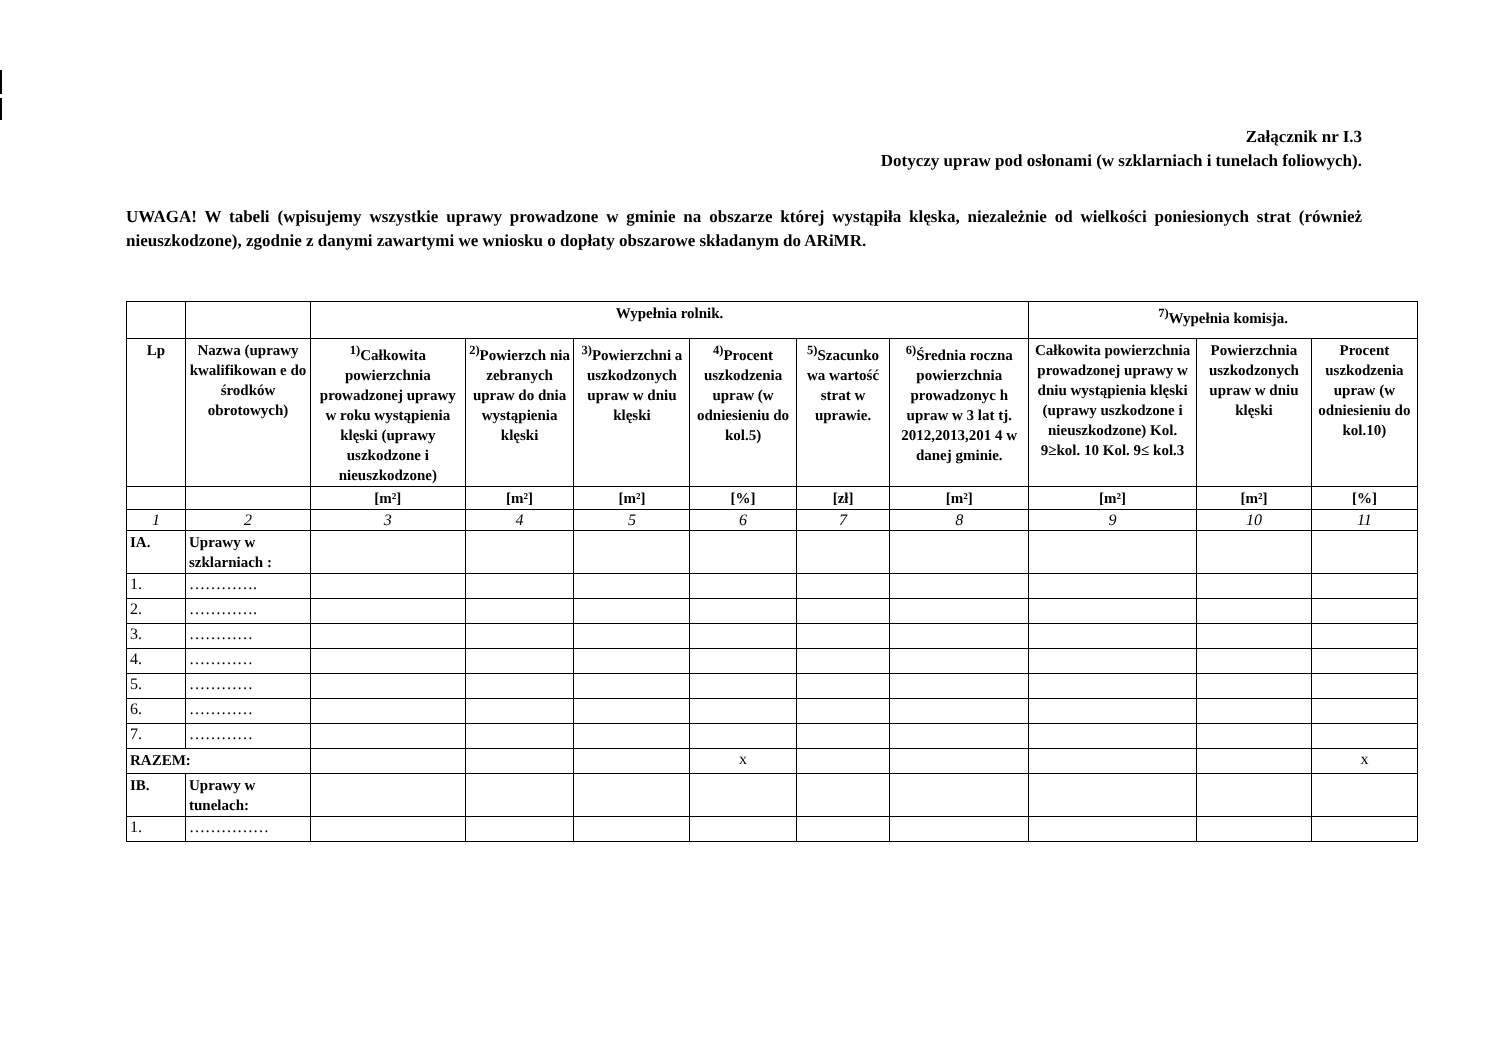Załącznik nr I.3
Dotyczy upraw pod osłonami (w szklarniach i tunelach foliowych).
UWAGA! W tabeli (wpisujemy wszystkie uprawy prowadzone w gminie na obszarze której wystąpiła klęska, niezależnie od wielkości poniesionych strat (również nieuszkodzone), zgodnie z danymi zawartymi we wniosku o dopłaty obszarowe składanym do ARiMR.
| | | Wypełnia rolnik. | | | | | | <sup>7)</sup> Wypełnia komisja. | | |
| --- | --- | --- | --- | --- | --- | --- | --- | --- | --- | --- |
| Lp | Nazwa (uprawy kwalifikowan e do środków obrotowych) | <sup>1)</sup> Całkowita powierzchnia prowadzonej uprawy w roku wystąpienia klęski (uprawy uszkodzone i nieuszkodzone) | <sup>2)</sup> Powierzch nia zebranych upraw do dnia wystąpienia klęski | <sup>3)</sup> Powierzchni a uszkodzonych upraw w dniu klęski | <sup>4)</sup> Procent uszkodzenia upraw (w odniesieniu do kol.5) | <sup>5)</sup> Szacunko wa wartość strat w uprawie. | <sup>6)</sup> Średnia roczna powierzchnia prowadzonyc h upraw w 3 lat tj. 2012,2013,201 4 w danej gminie. | Całkowita powierzchnia prowadzonej uprawy w dniu wystąpienia klęski (uprawy uszkodzone i nieuszkodzone) Kol. 9≥kol. 10 Kol. 9≤ kol.3 | Powierzchnia uszkodzonych upraw w dniu klęski | Procent uszkodzenia upraw (w odniesieniu do kol.10) |
| | | [m²] | [m²] | [m²] | [%] | [zł] | [m²] | [m²] | [m²] | [%] |
| 1 | 2 | 3 | 4 | 5 | 6 | 7 | 8 | 9 | 10 | 11 |
| IA. | Uprawy w szklarniach : | | | | | | | | | |
| 1. | …………. | | | | | | | | | |
| 2. | …………. | | | | | | | | | |
| 3. | ………… | | | | | | | | | |
| 4. | ………… | | | | | | | | | |
| 5. | ………… | | | | | | | | | |
| 6. | ………… | | | | | | | | | |
| 7. | ………… | | | | | | | | | |
| RAZEM: | | | | | x | | | | | x |
| IB. | Uprawy w tunelach: | | | | | | | | | |
| 1. | …………… | | | | | | | | | |